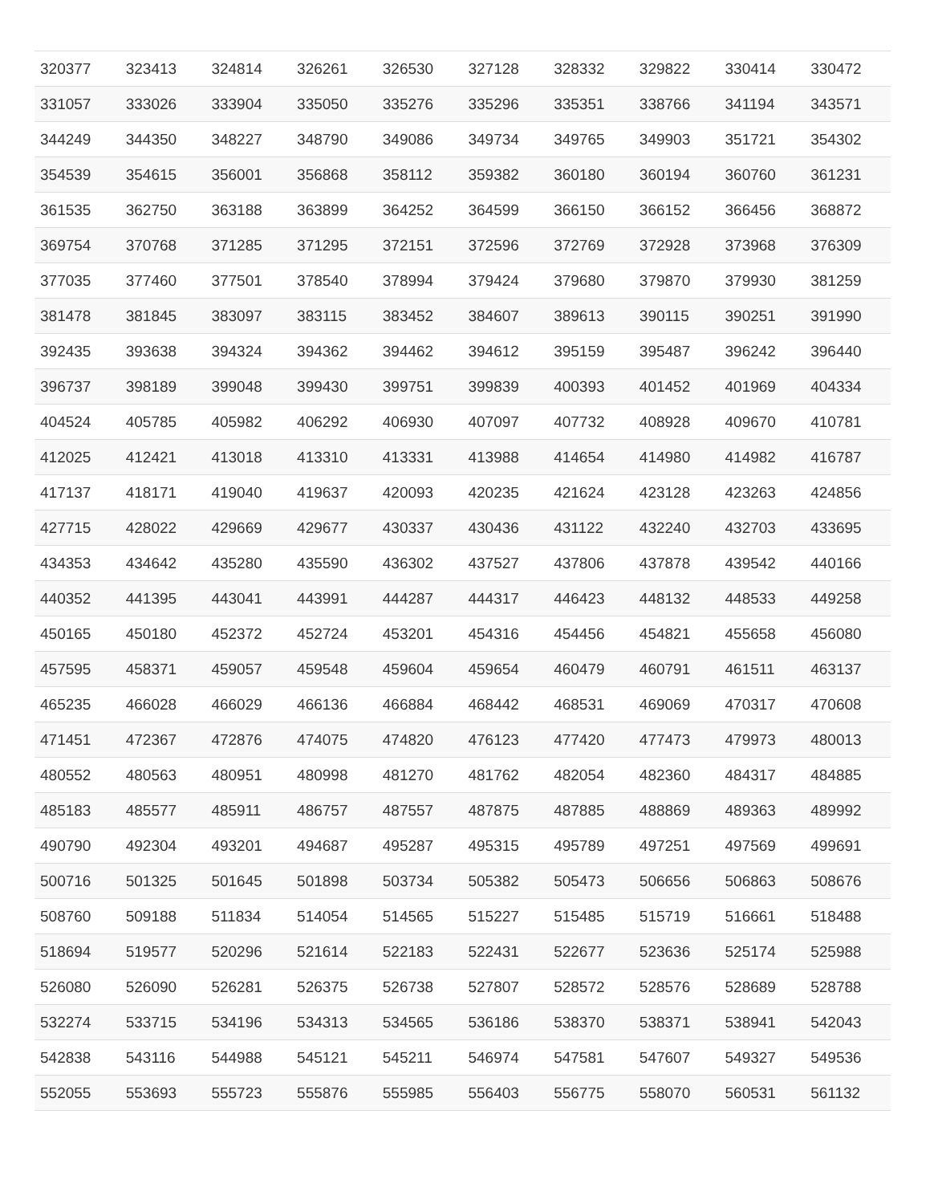| 320377 | 323413 | 324814 | 326261 | 326530 | 327128 | 328332 | 329822 | 330414 | 330472 |
| 331057 | 333026 | 333904 | 335050 | 335276 | 335296 | 335351 | 338766 | 341194 | 343571 |
| 344249 | 344350 | 348227 | 348790 | 349086 | 349734 | 349765 | 349903 | 351721 | 354302 |
| 354539 | 354615 | 356001 | 356868 | 358112 | 359382 | 360180 | 360194 | 360760 | 361231 |
| 361535 | 362750 | 363188 | 363899 | 364252 | 364599 | 366150 | 366152 | 366456 | 368872 |
| 369754 | 370768 | 371285 | 371295 | 372151 | 372596 | 372769 | 372928 | 373968 | 376309 |
| 377035 | 377460 | 377501 | 378540 | 378994 | 379424 | 379680 | 379870 | 379930 | 381259 |
| 381478 | 381845 | 383097 | 383115 | 383452 | 384607 | 389613 | 390115 | 390251 | 391990 |
| 392435 | 393638 | 394324 | 394362 | 394462 | 394612 | 395159 | 395487 | 396242 | 396440 |
| 396737 | 398189 | 399048 | 399430 | 399751 | 399839 | 400393 | 401452 | 401969 | 404334 |
| 404524 | 405785 | 405982 | 406292 | 406930 | 407097 | 407732 | 408928 | 409670 | 410781 |
| 412025 | 412421 | 413018 | 413310 | 413331 | 413988 | 414654 | 414980 | 414982 | 416787 |
| 417137 | 418171 | 419040 | 419637 | 420093 | 420235 | 421624 | 423128 | 423263 | 424856 |
| 427715 | 428022 | 429669 | 429677 | 430337 | 430436 | 431122 | 432240 | 432703 | 433695 |
| 434353 | 434642 | 435280 | 435590 | 436302 | 437527 | 437806 | 437878 | 439542 | 440166 |
| 440352 | 441395 | 443041 | 443991 | 444287 | 444317 | 446423 | 448132 | 448533 | 449258 |
| 450165 | 450180 | 452372 | 452724 | 453201 | 454316 | 454456 | 454821 | 455658 | 456080 |
| 457595 | 458371 | 459057 | 459548 | 459604 | 459654 | 460479 | 460791 | 461511 | 463137 |
| 465235 | 466028 | 466029 | 466136 | 466884 | 468442 | 468531 | 469069 | 470317 | 470608 |
| 471451 | 472367 | 472876 | 474075 | 474820 | 476123 | 477420 | 477473 | 479973 | 480013 |
| 480552 | 480563 | 480951 | 480998 | 481270 | 481762 | 482054 | 482360 | 484317 | 484885 |
| 485183 | 485577 | 485911 | 486757 | 487557 | 487875 | 487885 | 488869 | 489363 | 489992 |
| 490790 | 492304 | 493201 | 494687 | 495287 | 495315 | 495789 | 497251 | 497569 | 499691 |
| 500716 | 501325 | 501645 | 501898 | 503734 | 505382 | 505473 | 506656 | 506863 | 508676 |
| 508760 | 509188 | 511834 | 514054 | 514565 | 515227 | 515485 | 515719 | 516661 | 518488 |
| 518694 | 519577 | 520296 | 521614 | 522183 | 522431 | 522677 | 523636 | 525174 | 525988 |
| 526080 | 526090 | 526281 | 526375 | 526738 | 527807 | 528572 | 528576 | 528689 | 528788 |
| 532274 | 533715 | 534196 | 534313 | 534565 | 536186 | 538370 | 538371 | 538941 | 542043 |
| 542838 | 543116 | 544988 | 545121 | 545211 | 546974 | 547581 | 547607 | 549327 | 549536 |
| 552055 | 553693 | 555723 | 555876 | 555985 | 556403 | 556775 | 558070 | 560531 | 561132 |